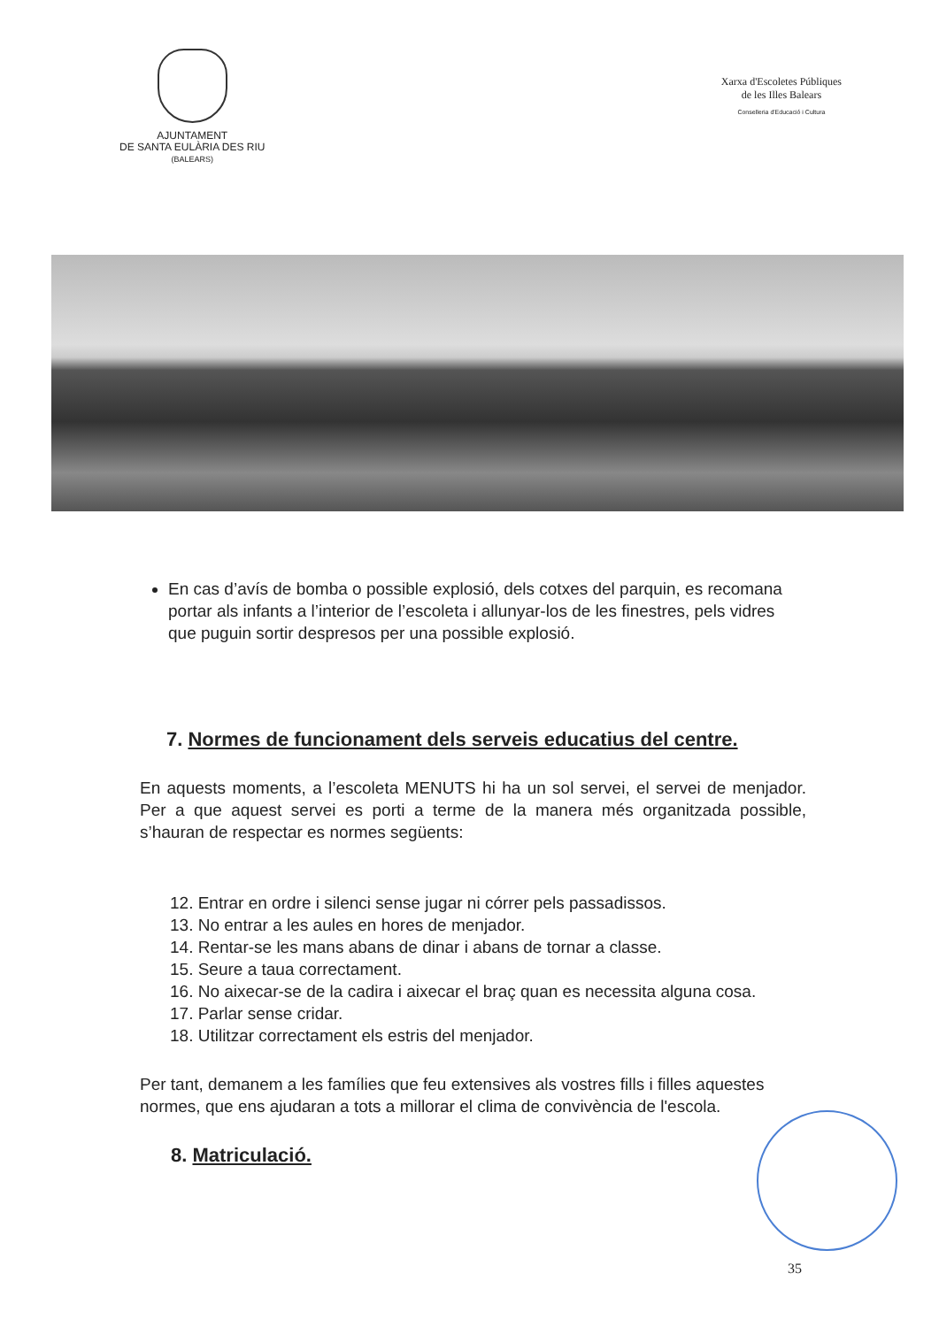AJUNTAMENT
DE SANTA EULÀRIA DES RIU
(BALEARS)
Xarxa d'Escoletes Públiques
de les Illes Balears
Conselleria d'Educació i Cultura
En cas d’avís de bomba o possible explosió, dels cotxes del parquin, es recomana portar als infants a l’interior de l’escoleta i allunyar-los de les finestres, pels vidres que puguin sortir despresos per una possible explosió.
7. Normes de funcionament dels serveis educatius del centre.
En aquests moments, a l’escoleta MENUTS hi ha un sol servei, el servei de menjador. Per a que aquest servei es porti a terme de la manera més organitzada possible, s’hauran de respectar es normes següents:
12. Entrar en ordre i silenci sense jugar ni córrer pels passadissos.
13. No entrar a les aules en hores de menjador.
14. Rentar-se les mans abans de dinar i abans de tornar a classe.
15. Seure a taua correctament.
16. No aixecar-se de la cadira i aixecar el braç quan es necessita alguna cosa.
17. Parlar sense cridar.
18. Utilitzar correctament els estris del menjador.
Per tant, demanem a les famílies que feu extensives als vostres fills i filles aquestes normes, que ens ajudaran a tots a millorar el clima de convivència de l'escola.
8. Matriculació.
35